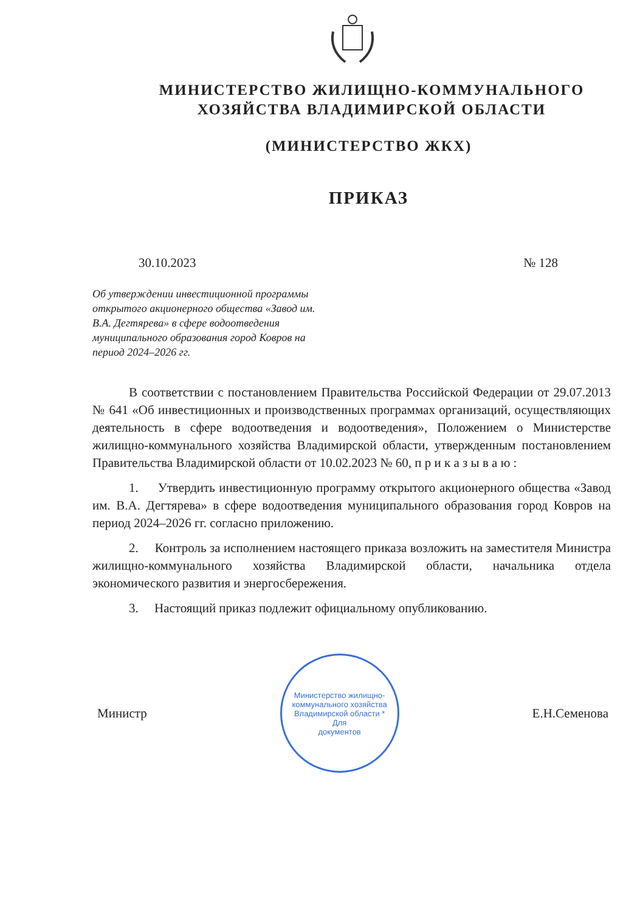МИНИСТЕРСТВО ЖИЛИЩНО-КОММУНАЛЬНОГО
ХОЗЯЙСТВА ВЛАДИМИРСКОЙ ОБЛАСТИ
(МИНИСТЕРСТВО ЖКХ)
ПРИКАЗ
30.10.2023 № 128
Об утверждении инвестиционной программы открытого акционерного общества «Завод им. В.А. Дегтярева» в сфере водоотведения муниципального образования город Ковров на период 2024–2026 гг.
В соответствии с постановлением Правительства Российской Федерации от 29.07.2013 № 641 «Об инвестиционных и производственных программах организаций, осуществляющих деятельность в сфере водоотведения и водоотведения», Положением о Министерстве жилищно-коммунального хозяйства Владимирской области, утвержденным постановлением Правительства Владимирской области от 10.02.2023 № 60, п р и к а з ы в а ю :
1. Утвердить инвестиционную программу открытого акционерного общества «Завод им. В.А. Дегтярева» в сфере водоотведения муниципального образования город Ковров на период 2024–2026 гг. согласно приложению.
2. Контроль за исполнением настоящего приказа возложить на заместителя Министра жилищно-коммунального хозяйства Владимирской области, начальника отдела экономического развития и энергосбережения.
3. Настоящий приказ подлежит официальному опубликованию.
Министр
Министерство жилищно-коммунального хозяйства Владимирской области *
Для
документов
Е.Н.Семенова